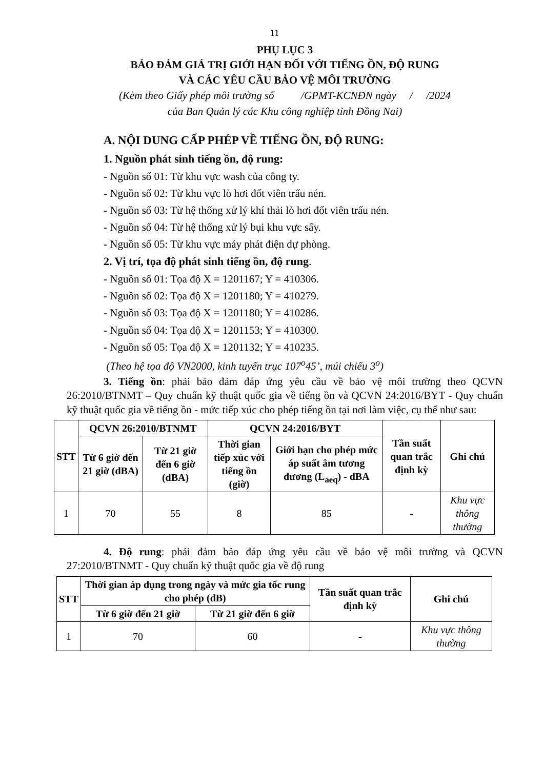11
PHỤ LỤC 3
BẢO ĐẢM GIÁ TRỊ GIỚI HẠN ĐỐI VỚI TIẾNG ỒN, ĐỘ RUNG
VÀ CÁC YÊU CẦU BẢO VỆ MÔI TRƯỜNG
(Kèm theo Giấy phép môi trường số /GPMT-KCNĐN ngày / /2024
của Ban Quản lý các Khu công nghiệp tỉnh Đồng Nai)
A. NỘI DUNG CẤP PHÉP VỀ TIẾNG ỒN, ĐỘ RUNG:
1. Nguồn phát sinh tiếng ồn, độ rung:
- Nguồn số 01: Từ khu vực wash của công ty.
- Nguồn số 02: Từ khu vực lò hơi đốt viên trấu nén.
- Nguồn số 03: Từ hệ thống xử lý khí thải lò hơi đốt viên trấu nén.
- Nguồn số 04: Từ hệ thống xử lý bụi khu vực sấy.
- Nguồn số 05: Từ khu vực máy phát điện dự phòng.
2. Vị trí, tọa độ phát sinh tiếng ồn, độ rung.
- Nguồn số 01: Tọa độ X = 1201167; Y = 410306.
- Nguồn số 02: Tọa độ X = 1201180; Y = 410279.
- Nguồn số 03: Tọa độ X = 1201180; Y = 410286.
- Nguồn số 04: Tọa độ X = 1201153; Y = 410300.
- Nguồn số 05: Tọa độ X = 1201132; Y = 410235.
(Theo hệ tọa độ VN2000, kinh tuyến trục 107<sup>o</sup>45’, múi chiếu 3<sup>o</sup>)
3. Tiếng ồn: phải bảo đảm đáp ứng yêu cầu về bảo vệ môi trường theo QCVN 26:2010/BTNMT – Quy chuẩn kỹ thuật quốc gia về tiếng ồn và QCVN 24:2016/BYT - Quy chuẩn kỹ thuật quốc gia về tiếng ồn - mức tiếp xúc cho phép tiếng ồn tại nơi làm việc, cụ thể như sau:
| STT | QCVN 26:2010/BTNMT | | QCVN 24:2016/BYT | | Tần suất quan trắc định kỳ | Ghi chú |
| --- | --- | --- | --- | --- | --- | --- |
| | Từ 6 giờ đến 21 giờ (dBA) | Từ 21 giờ đến 6 giờ (dBA) | Thời gian tiếp xúc với tiếng ồn (giờ) | Giới hạn cho phép mức áp suất âm tương đương (L<sub>aeq</sub>) - dBA | | |
| 1 | 70 | 55 | 8 | 85 | - | Khu vực thông thường |
4. Độ rung: phải đảm bảo đáp ứng yêu cầu về bảo vệ môi trường và QCVN 27:2010/BTNMT - Quy chuẩn kỹ thuật quốc gia về độ rung
| STT | Thời gian áp dụng trong ngày và mức gia tốc rung cho phép (dB) | | Tần suất quan trắc định kỳ | Ghi chú |
| --- | --- | --- | --- | --- |
| | Từ 6 giờ đến 21 giờ | Từ 21 giờ đến 6 giờ | | |
| 1 | 70 | 60 | - | Khu vực thông thường |